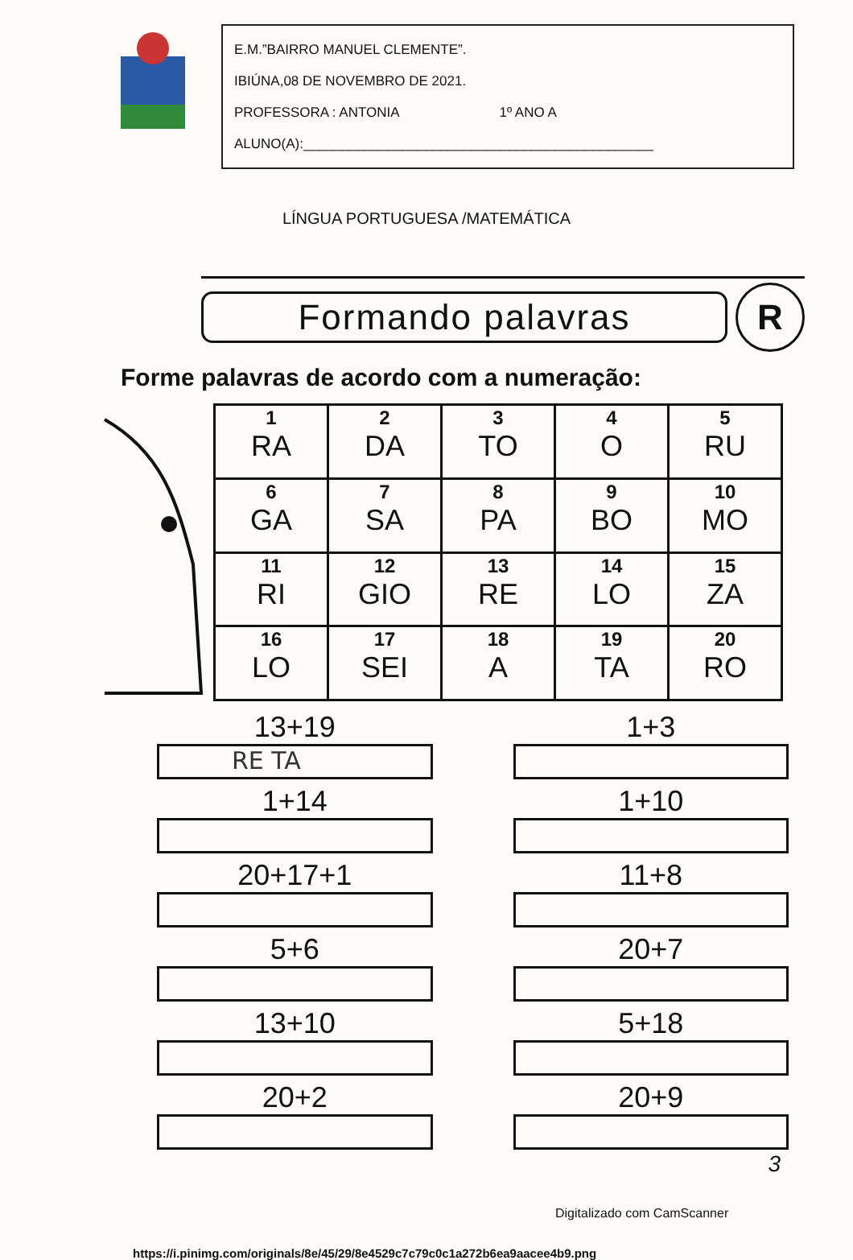E.M.”BAIRRO MANUEL CLEMENTE”.
IBIÚNA,08 DE NOVEMBRO DE 2021.
PROFESSORA : ANTONIA 1º ANO A
ALUNO(A):______________________________________________
LÍNGUA PORTUGUESA /MATEMÁTICA
Formando palavras
R
Forme palavras de acordo com a numeração:
| 1 RA | 2 DA | 3 TO | 4 O | 5 RU |
| 6 GA | 7 SA | 8 PA | 9 BO | 10 MO |
| 11 RI | 12 GIO | 13 RE | 14 LO | 15 ZA |
| 16 LO | 17 SEI | 18 A | 19 TA | 20 RO |
13+19
RE TA
1+3
1+14
1+10
20+17+1
11+8
5+6
20+7
13+10
5+18
20+2
20+9
https://i.pinimg.com/originals/8e/45/29/8e4529c7c79c0c1a272b6ea9aacee4b9.png
3
Digitalizado com CamScanner